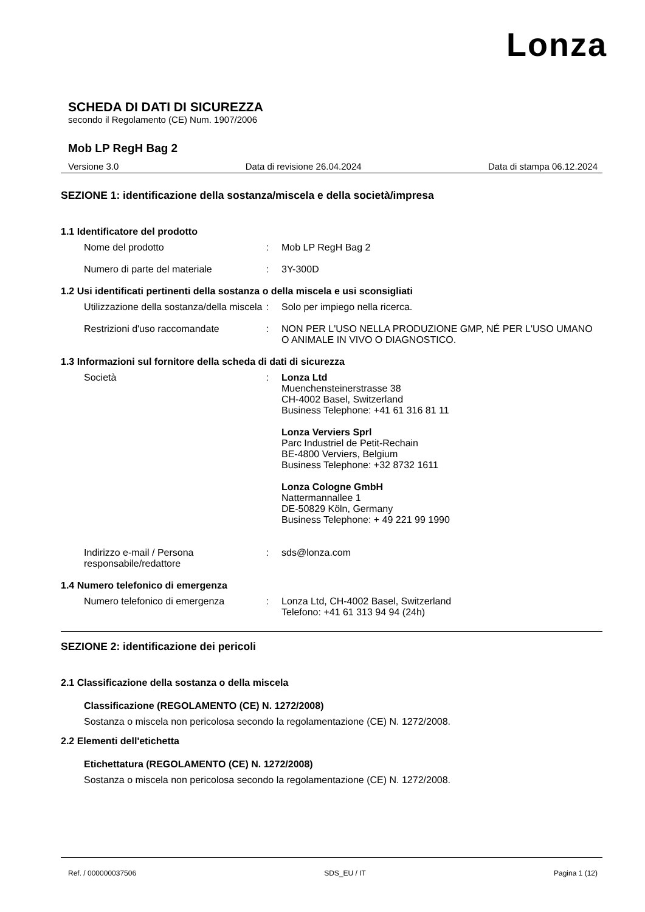Lonza
SCHEDA DI DATI DI SICUREZZA
secondo il Regolamento (CE) Num. 1907/2006
Mob LP RegH Bag 2
Versione 3.0 Data di revisione 26.04.2024 Data di stampa 06.12.2024
SEZIONE 1: identificazione della sostanza/miscela e della società/impresa
1.1 Identificatore del prodotto
Nome del prodotto : Mob LP RegH Bag 2
Numero di parte del materiale : 3Y-300D
1.2 Usi identificati pertinenti della sostanza o della miscela e usi sconsigliati
Utilizzazione della sostanza/della miscela
: Solo per impiego nella ricerca.
Restrizioni d'uso raccomandate : NON PER L'USO NELLA PRODUZIONE GMP, NÉ PER L'USO UMANO O ANIMALE IN VIVO O DIAGNOSTICO.
1.3 Informazioni sul fornitore della scheda di dati di sicurezza
Società : Lonza Ltd
Muenchensteinerstrasse 38
CH-4002 Basel, Switzerland
Business Telephone: +41 61 316 81 11
Lonza Verviers Sprl
Parc Industriel de Petit-Rechain
BE-4800 Verviers, Belgium
Business Telephone: +32 8732 1611
Lonza Cologne GmbH
Nattermannallee 1
DE-50829 Köln, Germany
Business Telephone: + 49 221 99 1990
Indirizzo e-mail / Persona responsabile/redattore
: sds@lonza.com
1.4 Numero telefonico di emergenza
Numero telefonico di emergenza : Lonza Ltd, CH-4002 Basel, Switzerland
Telefono: +41 61 313 94 94 (24h)
SEZIONE 2: identificazione dei pericoli
2.1 Classificazione della sostanza o della miscela
Classificazione (REGOLAMENTO (CE) N. 1272/2008)
Sostanza o miscela non pericolosa secondo la regolamentazione (CE) N. 1272/2008.
2.2 Elementi dell'etichetta
Etichettatura (REGOLAMENTO (CE) N. 1272/2008)
Sostanza o miscela non pericolosa secondo la regolamentazione (CE) N. 1272/2008.
Ref. / 000000037506 SDS_EU / IT Pagina 1 (12)